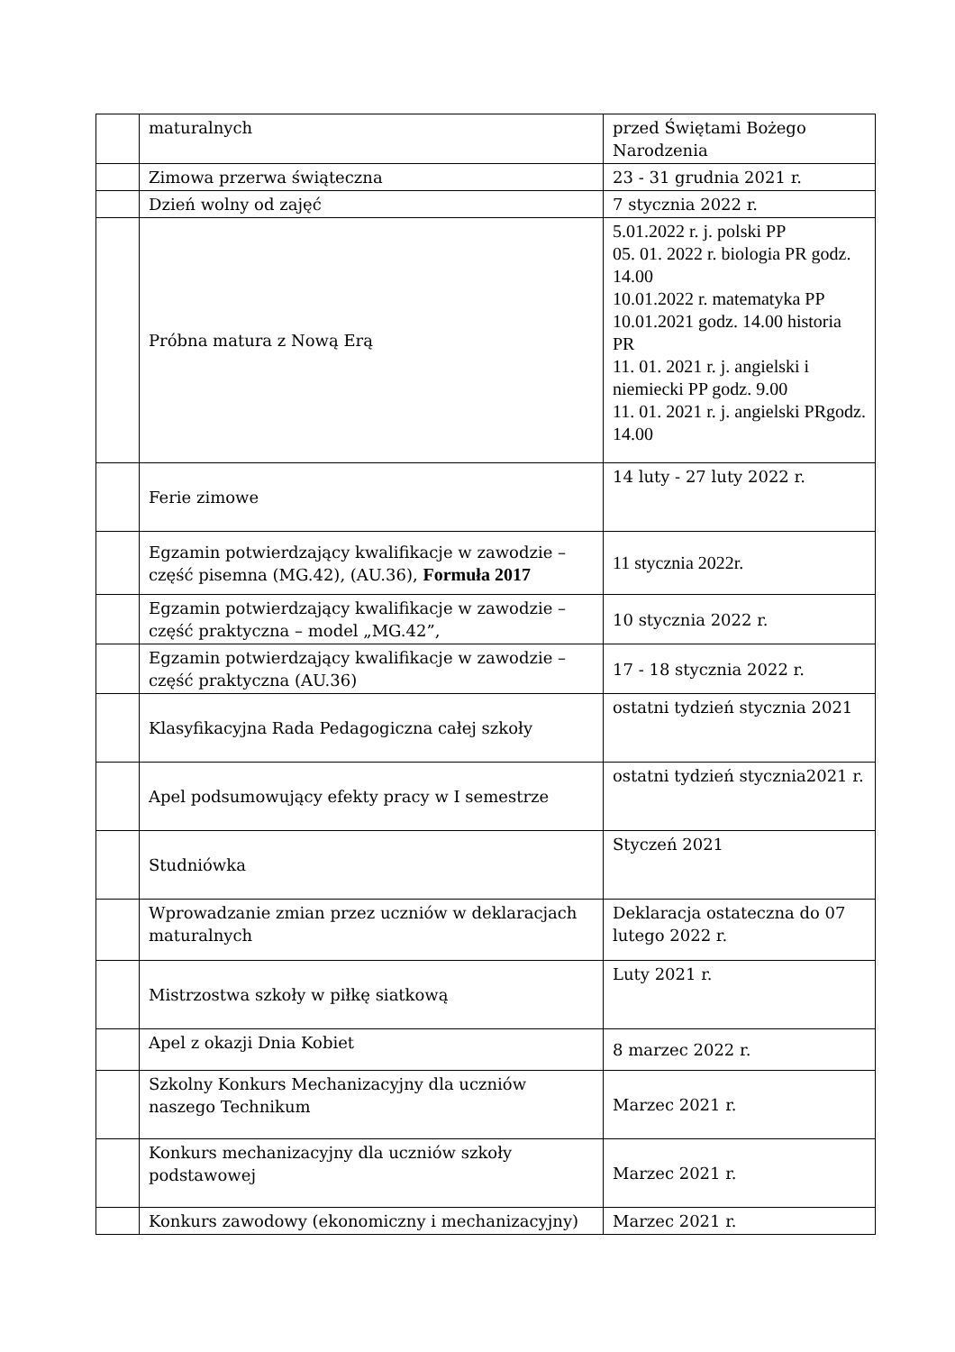| | maturalnych | przed Świętami Bożego Narodzenia |
| | Zimowa przerwa świąteczna | 23 - 31 grudnia 2021 r. |
| | Dzień wolny od zajęć | 7 stycznia 2022 r. |
| | Próbna matura z Nową Erą | 5.01.2022 r. j. polski PP 05. 01. 2022 r. biologia PR godz. 14.00 10.01.2022 r. matematyka PP 10.01.2021 godz. 14.00 historia PR 11. 01. 2021 r. j. angielski i niemiecki PP godz. 9.00 11. 01. 2021 r. j. angielski PRgodz. 14.00 |
| | Ferie zimowe | 14 luty - 27 luty 2022 r. |
| | Egzamin potwierdzający kwalifikacje w zawodzie – część pisemna (MG.42), (AU.36), Formuła 2017 | 11 stycznia 2022r. |
| | Egzamin potwierdzający kwalifikacje w zawodzie – część praktyczna – model „MG.42”, | 10 stycznia 2022 r. |
| | Egzamin potwierdzający kwalifikacje w zawodzie – część praktyczna (AU.36) | 17 - 18 stycznia 2022 r. |
| | Klasyfikacyjna Rada Pedagogiczna całej szkoły | ostatni tydzień stycznia 2021 |
| | Apel podsumowujący efekty pracy w I semestrze | ostatni tydzień stycznia2021 r. |
| | Studniówka | Styczeń 2021 |
| | Wprowadzanie zmian przez uczniów w deklaracjach maturalnych | Deklaracja ostateczna do 07 lutego 2022 r. |
| | Mistrzostwa szkoły w piłkę siatkową | Luty 2021 r. |
| | Apel z okazji Dnia Kobiet | 8 marzec 2022 r. |
| | Szkolny Konkurs Mechanizacyjny dla uczniów naszego Technikum | Marzec 2021 r. |
| | Konkurs mechanizacyjny dla uczniów szkoły podstawowej | Marzec 2021 r. |
| | Konkurs zawodowy (ekonomiczny i mechanizacyjny) | Marzec 2021 r. |